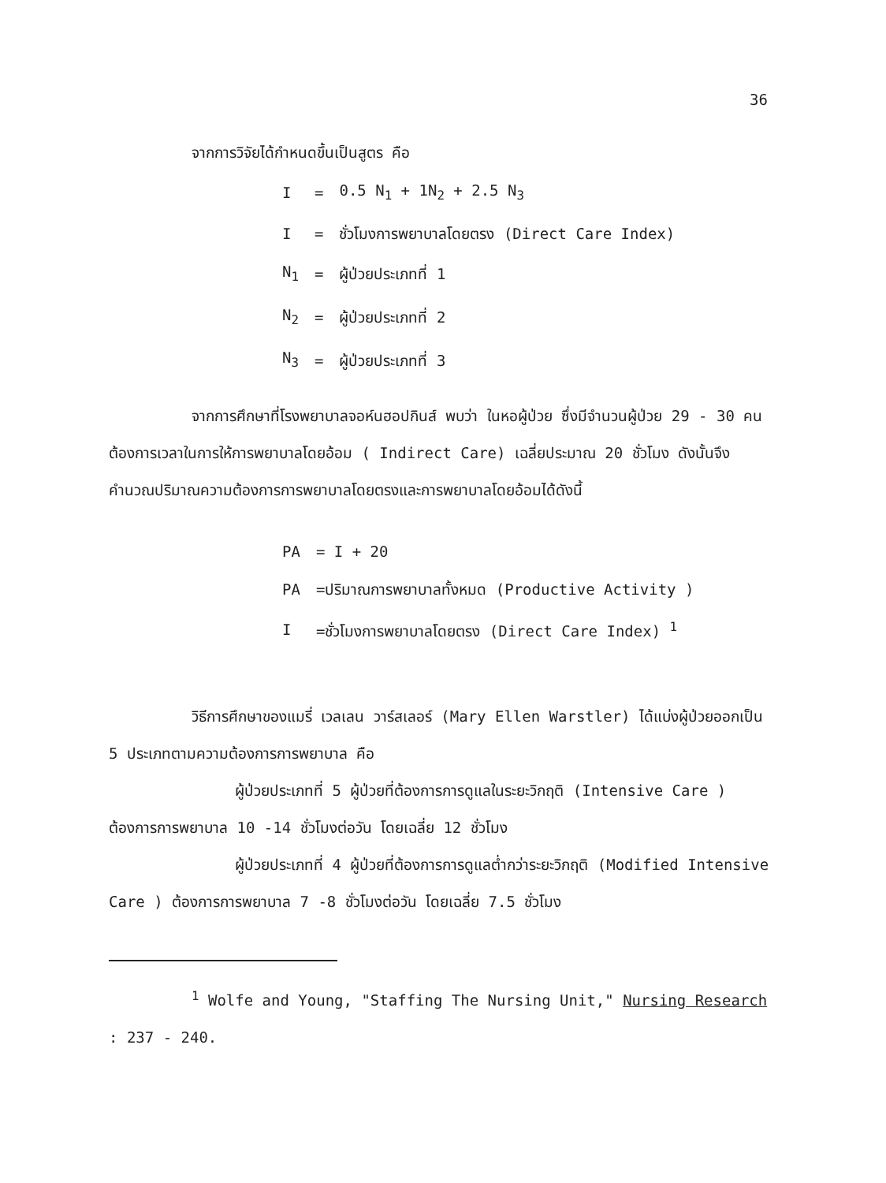36
จากการวิจัยได้กำหนดขึ้นเป็นสูตร คือ
| I | = | 0.5 N<sub>1</sub> + 1N<sub>2</sub> + 2.5 N<sub>3</sub> |
| I | = | ชั่วโมงการพยาบาลโดยตรง (Direct Care Index) |
| N<sub>1</sub> | = | ผู้ป่วยประเภทที่ 1 |
| N<sub>2</sub> | = | ผู้ป่วยประเภทที่ 2 |
| N<sub>3</sub> | = | ผู้ป่วยประเภทที่ 3 |
จากการศึกษาที่โรงพยาบาลจอห์นฮอปกินส์ พบว่า ในหอผู้ป่วย ซึ่งมีจำนวนผู้ป่วย 29 - 30 คน ต้องการเวลาในการให้การพยาบาลโดยอ้อม ( Indirect Care) เฉลี่ยประมาณ 20 ชั่วโมง ดังนั้นจึงคำนวณปริมาณความต้องการการพยาบาลโดยตรงและการพยาบาลโดยอ้อมได้ดังนี้
| PA | = I + 20 |
| PA | =ปริมาณการพยาบาลทั้งหมด (Productive Activity ) |
| I | =ชั่วโมงการพยาบาลโดยตรง (Direct Care Index) <sup>1</sup> |
วิธีการศึกษาของแมรี่ เวลเลน วาร์สเลอร์ (Mary Ellen Warstler) ได้แบ่งผู้ป่วยออกเป็น 5 ประเภทตามความต้องการการพยาบาล คือ
ผู้ป่วยประเภทที่ 5 ผู้ป่วยที่ต้องการการดูแลในระยะวิกฤติ (Intensive Care ) ต้องการการพยาบาล 10 -14 ชั่วโมงต่อวัน โดยเฉลี่ย 12 ชั่วโมง
ผู้ป่วยประเภทที่ 4 ผู้ป่วยที่ต้องการการดูแลต่ำกว่าระยะวิกฤติ (Modified Intensive Care ) ต้องการการพยาบาล 7 -8 ชั่วโมงต่อวัน โดยเฉลี่ย 7.5 ชั่วโมง
<sup>1</sup> Wolfe and Young, "Staffing The Nursing Unit," Nursing Research : 237 - 240.